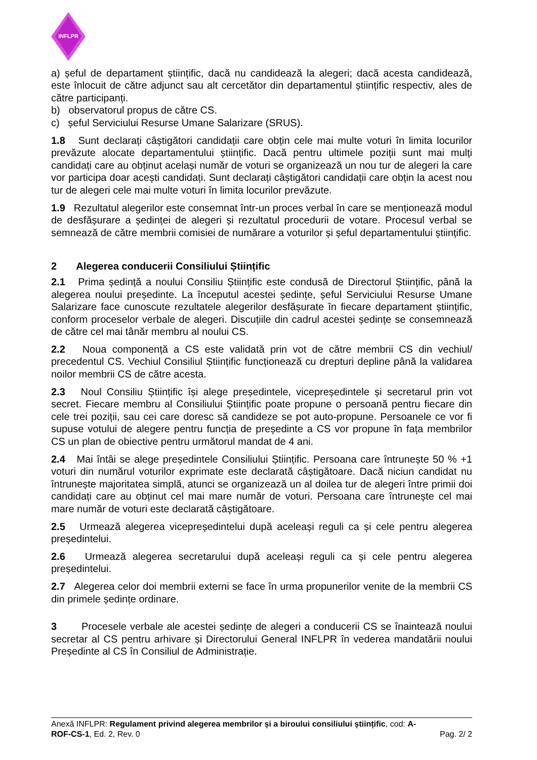INFLPR
a) șeful de departament științific, dacă nu candidează la alegeri; dacă acesta candidează, este înlocuit de către adjunct sau alt cercetător din departamentul științific respectiv, ales de către participanți.
b) observatorul propus de către CS.
c) șeful Serviciului Resurse Umane Salarizare (SRUS).
1.8 Sunt declarați câștigători candidații care obțin cele mai multe voturi în limita locurilor prevăzute alocate departamentului științific. Dacă pentru ultimele poziții sunt mai mulți candidați care au obținut același număr de voturi se organizează un nou tur de alegeri la care vor participa doar acești candidați. Sunt declarați câștigători candidații care obțin la acest nou tur de alegeri cele mai multe voturi în limita locurilor prevăzute.
1.9 Rezultatul alegerilor este consemnat într-un proces verbal în care se menționează modul de desfășurare a ședinței de alegeri și rezultatul procedurii de votare. Procesul verbal se semnează de către membrii comisiei de numărare a voturilor și șeful departamentului științific.
2 Alegerea conducerii Consiliului Științific
2.1 Prima ședință a noului Consiliu Științific este condusă de Directorul Științific, până la alegerea noului președinte. La începutul acestei ședințe, șeful Serviciului Resurse Umane Salarizare face cunoscute rezultatele alegerilor desfășurate în fiecare departament științific, conform proceselor verbale de alegeri. Discuțiile din cadrul acestei ședințe se consemnează de către cel mai tânăr membru al noului CS.
2.2 Noua componență a CS este validată prin vot de către membrii CS din vechiul/ precedentul CS. Vechiul Consiliul Științific funcționează cu drepturi depline până la validarea noilor membrii CS de către acesta.
2.3 Noul Consiliu Științific își alege președintele, vicepreședintele și secretarul prin vot secret. Fiecare membru al Consiliului Științific poate propune o persoană pentru fiecare din cele trei poziții, sau cei care doresc să candideze se pot auto-propune. Persoanele ce vor fi supuse votului de alegere pentru funcția de președinte a CS vor propune în fața membrilor CS un plan de obiective pentru următorul mandat de 4 ani.
2.4 Mai întâi se alege președintele Consiliului Științific. Persoana care întrunește 50 % +1 voturi din numărul voturilor exprimate este declarată câștigătoare. Dacă niciun candidat nu întrunește majoritatea simplă, atunci se organizează un al doilea tur de alegeri între primii doi candidați care au obținut cel mai mare număr de voturi. Persoana care întrunește cel mai mare număr de voturi este declarată câștigătoare.
2.5 Urmează alegerea vicepreședintelui după aceleași reguli ca și cele pentru alegerea președintelui.
2.6 Urmează alegerea secretarului după aceleași reguli ca și cele pentru alegerea președintelui.
2.7 Alegerea celor doi membrii externi se face în urma propunerilor venite de la membrii CS din primele ședințe ordinare.
3 Procesele verbale ale acestei ședințe de alegeri a conducerii CS se înaintează noului secretar al CS pentru arhivare și Directorului General INFLPR în vederea mandatării noului Președinte al CS în Consiliul de Administrație.
Anexă INFLPR: Regulament privind alegerea membrilor și a biroului consiliului științific, cod: A-
ROF-CS-1, Ed. 2, Rev. 0 Pag. 2/ 2